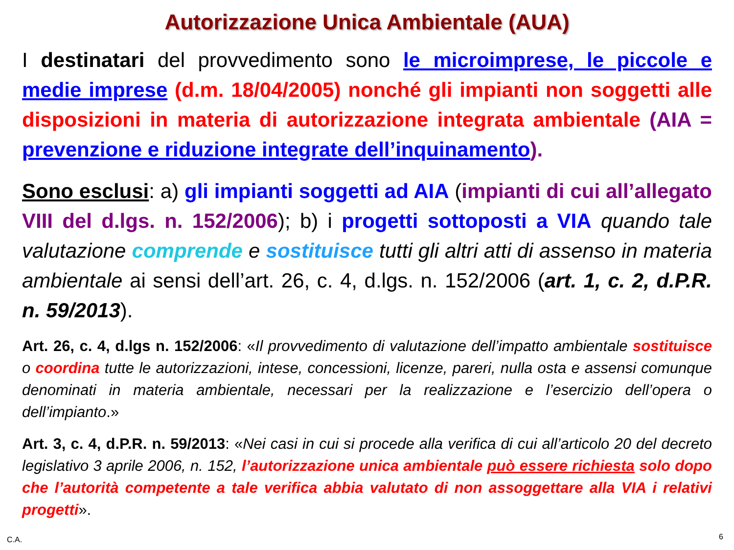Autorizzazione Unica Ambientale (AUA)
I destinatari del provvedimento sono le microimprese, le piccole e medie imprese (d.m. 18/04/2005) nonché gli impianti non soggetti alle disposizioni in materia di autorizzazione integrata ambientale (AIA = prevenzione e riduzione integrate dell’inquinamento).
Sono esclusi: a) gli impianti soggetti ad AIA (impianti di cui all’allegato VIII del d.lgs. n. 152/2006); b) i progetti sottoposti a VIA quando tale valutazione comprende e sostituisce tutti gli altri atti di assenso in materia ambientale ai sensi dell’art. 26, c. 4, d.lgs. n. 152/2006 (art. 1, c. 2, d.P.R. n. 59/2013).
Art. 26, c. 4, d.lgs n. 152/2006: «Il provvedimento di valutazione dell’impatto ambientale sostituisce o coordina tutte le autorizzazioni, intese, concessioni, licenze, pareri, nulla osta e assensi comunque denominati in materia ambientale, necessari per la realizzazione e l’esercizio dell’opera o dell’impianto.»
Art. 3, c. 4, d.P.R. n. 59/2013: «Nei casi in cui si procede alla verifica di cui all’articolo 20 del decreto legislativo 3 aprile 2006, n. 152, l’autorizzazione unica ambientale può essere richiesta solo dopo che l’autorità competente a tale verifica abbia valutato di non assoggettare alla VIA i relativi progetti».
C.A. 6